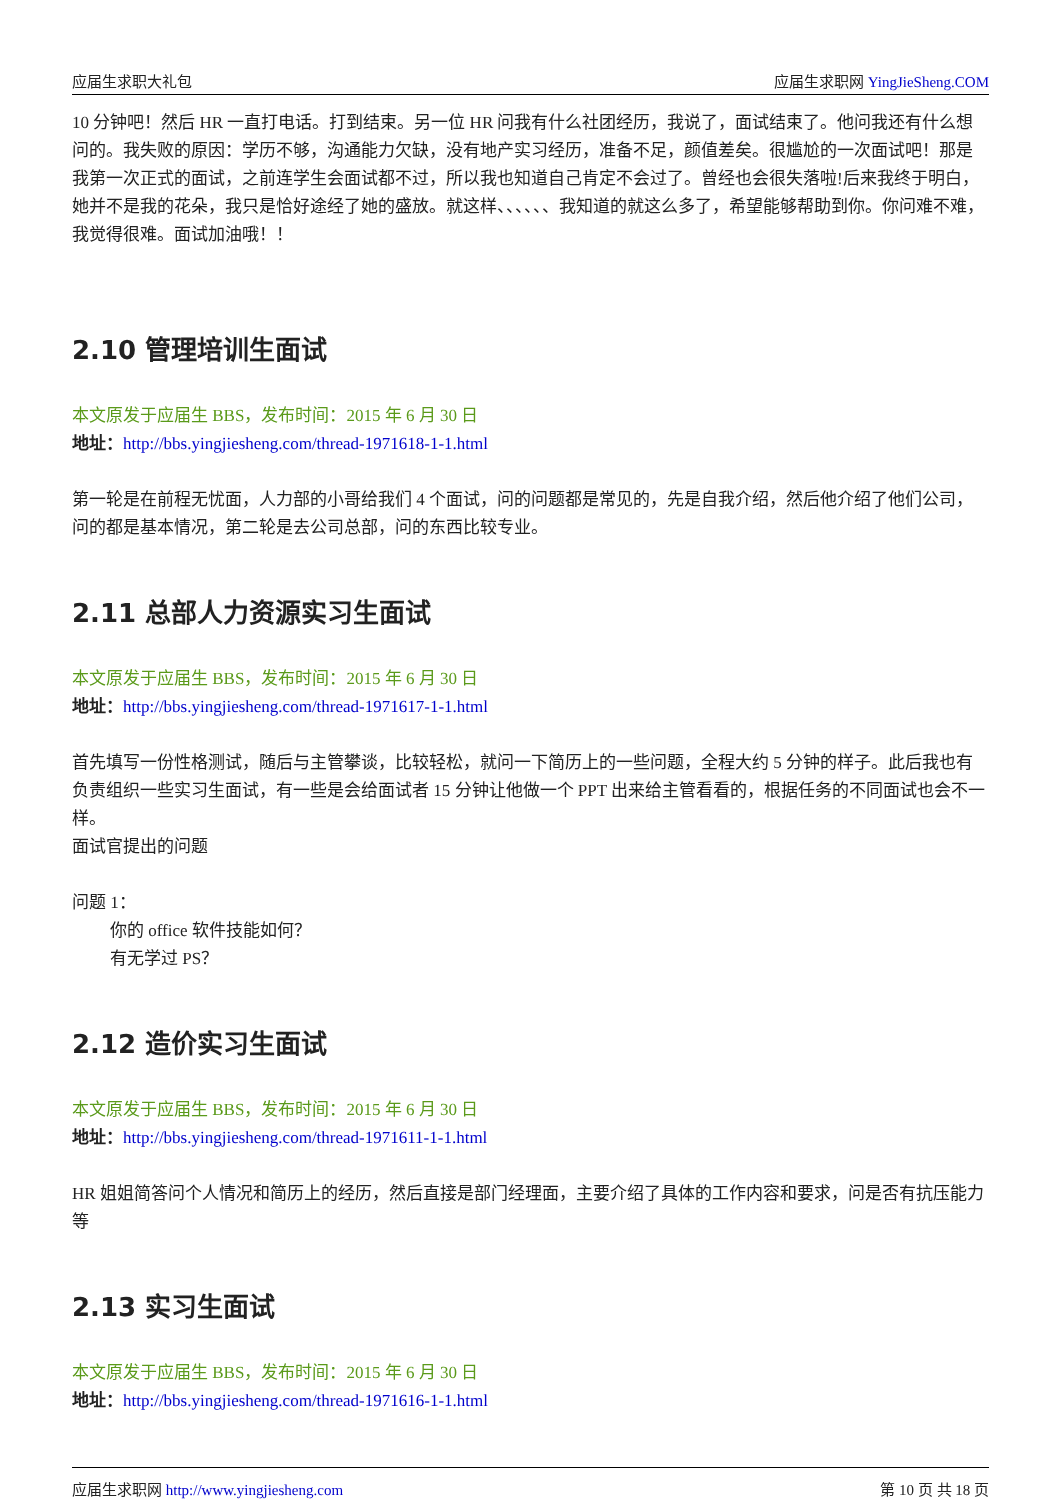应届生求职大礼包 应届生求职网 YingJieSheng.COM
10 分钟吧！然后 HR 一直打电话。打到结束。另一位 HR 问我有什么社团经历，我说了，面试结束了。他问我还有什么想问的。我失败的原因：学历不够，沟通能力欠缺，没有地产实习经历，准备不足，颜值差矣。很尴尬的一次面试吧！那是我第一次正式的面试，之前连学生会面试都不过，所以我也知道自己肯定不会过了。曾经也会很失落啦!后来我终于明白，她并不是我的花朵，我只是恰好途经了她的盛放。就这样、、、、、、我知道的就这么多了，希望能够帮助到你。你问难不难，我觉得很难。面试加油哦！！
2.10 管理培训生面试
本文原发于应届生 BBS，发布时间：2015 年 6 月 30 日
地址：http://bbs.yingjiesheng.com/thread-1971618-1-1.html
第一轮是在前程无忧面，人力部的小哥给我们 4 个面试，问的问题都是常见的，先是自我介绍，然后他介绍了他们公司，问的都是基本情况，第二轮是去公司总部，问的东西比较专业。
2.11 总部人力资源实习生面试
本文原发于应届生 BBS，发布时间：2015 年 6 月 30 日
地址：http://bbs.yingjiesheng.com/thread-1971617-1-1.html
首先填写一份性格测试，随后与主管攀谈，比较轻松，就问一下简历上的一些问题，全程大约 5 分钟的样子。此后我也有负责组织一些实习生面试，有一些是会给面试者 15 分钟让他做一个 PPT 出来给主管看看的，根据任务的不同面试也会不一样。
面试官提出的问题
问题 1：
你的 office 软件技能如何？
有无学过 PS？
2.12 造价实习生面试
本文原发于应届生 BBS，发布时间：2015 年 6 月 30 日
地址：http://bbs.yingjiesheng.com/thread-1971611-1-1.html
HR 姐姐简答问个人情况和简历上的经历，然后直接是部门经理面，主要介绍了具体的工作内容和要求，问是否有抗压能力等
2.13 实习生面试
本文原发于应届生 BBS，发布时间：2015 年 6 月 30 日
地址：http://bbs.yingjiesheng.com/thread-1971616-1-1.html
应届生求职网 http://www.yingjiesheng.com 第 10 页 共 18 页